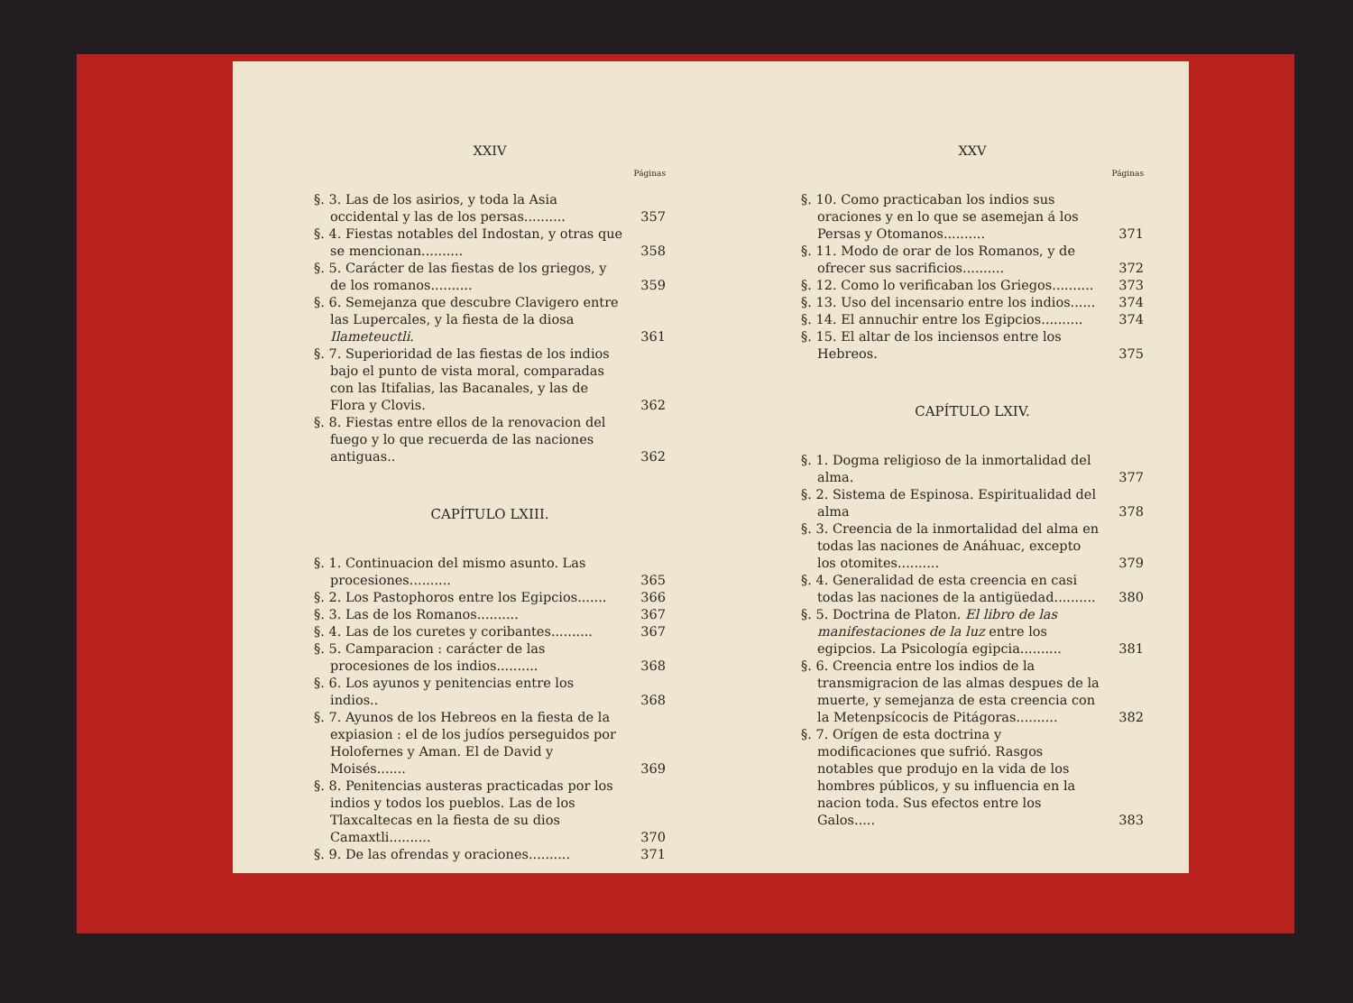XXIV
Páginas
§. 3. Las de los asirios, y toda la Asia occidental y las de los persas.......... 357
§. 4. Fiestas notables del Indostan, y otras que se mencionan.......... 358
§. 5. Carácter de las fiestas de los griegos, y de los romanos.......... 359
§. 6. Semejanza que descubre Clavigero entre las Lupercales, y la fiesta de la diosa Ilameteuctli. 361
§. 7. Superioridad de las fiestas de los indios bajo el punto de vista moral, comparadas con las Itifalias, las Bacanales, y las de Flora y Clovis. 362
§. 8. Fiestas entre ellos de la renovacion del fuego y lo que recuerda de las naciones antiguas.. 362
CAPÍTULO LXIII.
§. 1. Continuacion del mismo asunto. Las procesiones.......... 365
§. 2. Los Pastophoros entre los Egipcios....... 366
§. 3. Las de los Romanos.......... 367
§. 4. Las de los curetes y coribantes.......... 367
§. 5. Camparacion : carácter de las procesiones de los indios.......... 368
§. 6. Los ayunos y penitencias entre los indios.. 368
§. 7. Ayunos de los Hebreos en la fiesta de la expiasion : el de los judíos perseguidos por Holofernes y Aman. El de David y Moisés....... 369
§. 8. Penitencias austeras practicadas por los indios y todos los pueblos. Las de los Tlaxcaltecas en la fiesta de su dios Camaxtli.......... 370
§. 9. De las ofrendas y oraciones.......... 371
XXV
Páginas
§. 10. Como practicaban los indios sus oraciones y en lo que se asemejan á los Persas y Otomanos.......... 371
§. 11. Modo de orar de los Romanos, y de ofrecer sus sacrificios.......... 372
§. 12. Como lo verificaban los Griegos.......... 373
§. 13. Uso del incensario entre los indios...... 374
§. 14. El annuchir entre los Egipcios.......... 374
§. 15. El altar de los inciensos entre los Hebreos. 375
CAPÍTULO LXIV.
§. 1. Dogma religioso de la inmortalidad del alma. 377
§. 2. Sistema de Espinosa. Espiritualidad del alma 378
§. 3. Creencia de la inmortalidad del alma en todas las naciones de Anáhuac, excepto los otomites.......... 379
§. 4. Generalidad de esta creencia en casi todas las naciones de la antigüedad.......... 380
§. 5. Doctrina de Platon. El libro de las manifestaciones de la luz entre los egipcios. La Psicología egipcia.......... 381
§. 6. Creencia entre los indios de la transmigracion de las almas despues de la muerte, y semejanza de esta creencia con la Metenpsícocis de Pitágoras.......... 382
§. 7. Orígen de esta doctrina y modificaciones que sufrió. Rasgos notables que produjo en la vida de los hombres públicos, y su influencia en la nacion toda. Sus efectos entre los Galos..... 383